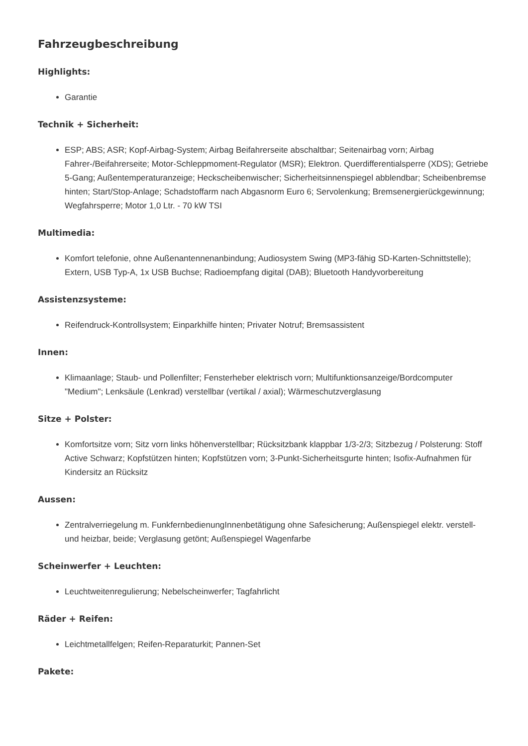Fahrzeugbeschreibung
Highlights:
Garantie
Technik + Sicherheit:
ESP; ABS; ASR; Kopf-Airbag-System; Airbag Beifahrerseite abschaltbar; Seitenairbag vorn; Airbag Fahrer-/Beifahrerseite; Motor-Schleppmoment-Regulator (MSR); Elektron. Querdifferentialsperre (XDS); Getriebe 5-Gang; Außentemperaturanzeige; Heckscheibenwischer; Sicherheitsinnenspiegel abblendbar; Scheibenbremse hinten; Start/Stop-Anlage; Schadstoffarm nach Abgasnorm Euro 6; Servolenkung; Bremsenergierückgewinnung; Wegfahrsperre; Motor 1,0 Ltr. - 70 kW TSI
Multimedia:
Komfort telefonie, ohne Außenantennenanbindung; Audiosystem Swing (MP3-fähig SD-Karten-Schnittstelle); Extern, USB Typ-A, 1x USB Buchse; Radioempfang digital (DAB); Bluetooth Handyvorbereitung
Assistenzsysteme:
Reifendruck-Kontrollsystem; Einparkhilfe hinten; Privater Notruf; Bremsassistent
Innen:
Klimaanlage; Staub- und Pollenfilter; Fensterheber elektrisch vorn; Multifunktionsanzeige/Bordcomputer "Medium"; Lenksäule (Lenkrad) verstellbar (vertikal / axial); Wärmeschutzverglasung
Sitze + Polster:
Komfortsitze vorn; Sitz vorn links höhenverstellbar; Rücksitzbank klappbar 1/3-2/3; Sitzbezug / Polsterung: Stoff Active Schwarz; Kopfstützen hinten; Kopfstützen vorn; 3-Punkt-Sicherheitsgurte hinten; Isofix-Aufnahmen für Kindersitz an Rücksitz
Aussen:
Zentralverriegelung m. FunkfernbedienungInnenbetätigung ohne Safesicherung; Außenspiegel elektr. verstell- und heizbar, beide; Verglasung getönt; Außenspiegel Wagenfarbe
Scheinwerfer + Leuchten:
Leuchtweitenregulierung; Nebelscheinwerfer; Tagfahrlicht
Räder + Reifen:
Leichtmetallfelgen; Reifen-Reparaturkit; Pannen-Set
Pakete: